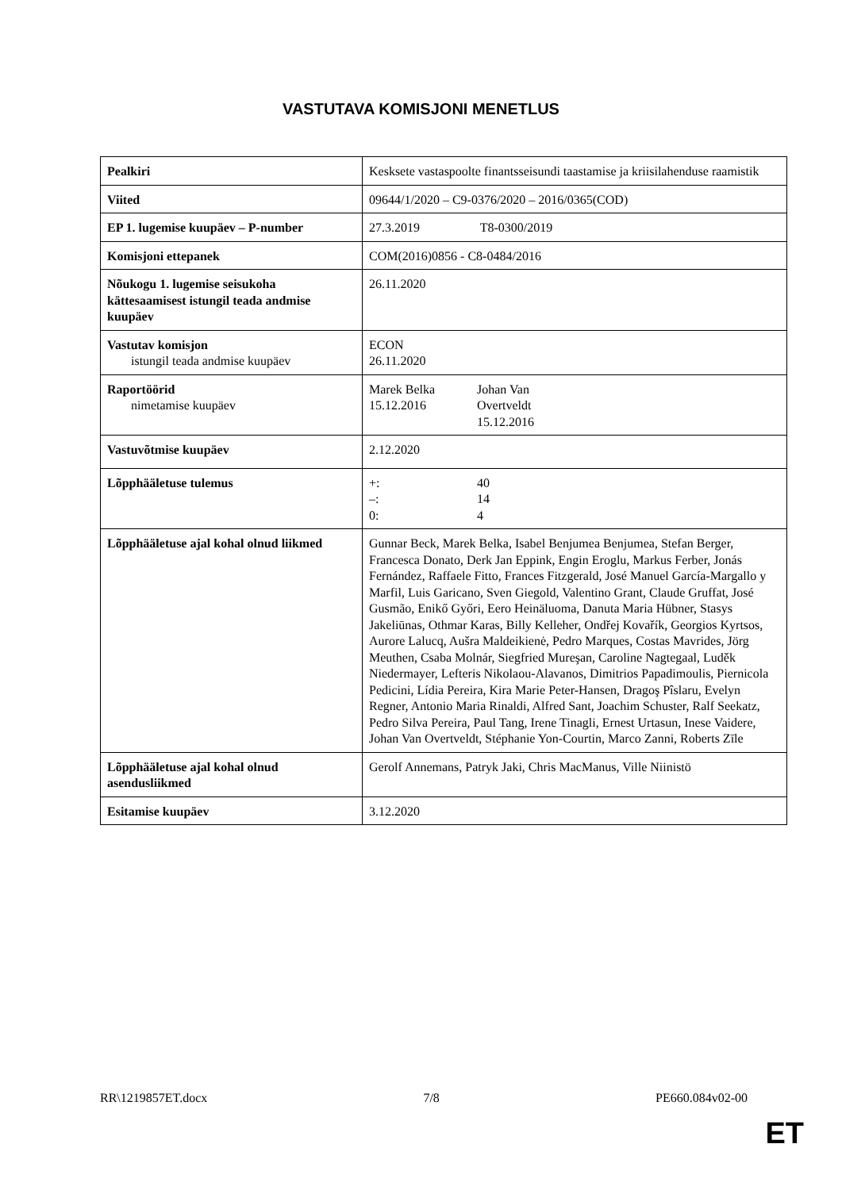VASTUTAVA KOMISJONI MENETLUS
| Pealkiri | Kesksete vastaspoolte finantsseisundi taastamise ja kriisilahenduse raamistik |
| Viited | 09644/1/2020 – C9-0376/2020 – 2016/0365(COD) |
| EP 1. lugemise kuupäev – P-number | 27.3.2019 T8-0300/2019 |
| Komisjoni ettepanek | COM(2016)0856 - C8-0484/2016 |
| Nõukogu 1. lugemise seisukoha kättesaamisest istungil teada andmise kuupäev | 26.11.2020 |
| Vastutav komisjon istungil teada andmise kuupäev | ECON 26.11.2020 |
| Raportöörid nimetamise kuupäev | Marek Belka 15.12.2016 Johan Van Overtveldt 15.12.2016 |
| Vastuvõtmise kuupäev | 2.12.2020 |
| Lõpphääletuse tulemus | +: –: 0: 40 14 4 |
| Lõpphääletuse ajal kohal olnud liikmed | Gunnar Beck, Marek Belka, Isabel Benjumea Benjumea, Stefan Berger, Francesca Donato, Derk Jan Eppink, Engin Eroglu, Markus Ferber, Jonás Fernández, Raffaele Fitto, Frances Fitzgerald, José Manuel García-Margallo y Marfil, Luis Garicano, Sven Giegold, Valentino Grant, Claude Gruffat, José Gusmão, Enikő Győri, Eero Heinäluoma, Danuta Maria Hübner, Stasys Jakeliūnas, Othmar Karas, Billy Kelleher, Ondřej Kovařík, Georgios Kyrtsos, Aurore Lalucq, Aušra Maldeikienė, Pedro Marques, Costas Mavrides, Jörg Meuthen, Csaba Molnár, Siegfried Mureşan, Caroline Nagtegaal, Luděk Niedermayer, Lefteris Nikolaou-Alavanos, Dimitrios Papadimoulis, Piernicola Pedicini, Lídia Pereira, Kira Marie Peter-Hansen, Dragoş Pîslaru, Evelyn Regner, Antonio Maria Rinaldi, Alfred Sant, Joachim Schuster, Ralf Seekatz, Pedro Silva Pereira, Paul Tang, Irene Tinagli, Ernest Urtasun, Inese Vaidere, Johan Van Overtveldt, Stéphanie Yon-Courtin, Marco Zanni, Roberts Zīle |
| Lõpphääletuse ajal kohal olnud asendusliikmed | Gerolf Annemans, Patryk Jaki, Chris MacManus, Ville Niinistö |
| Esitamise kuupäev | 3.12.2020 |
RR\1219857ET.docx 7/8 PE660.084v02-00
ET